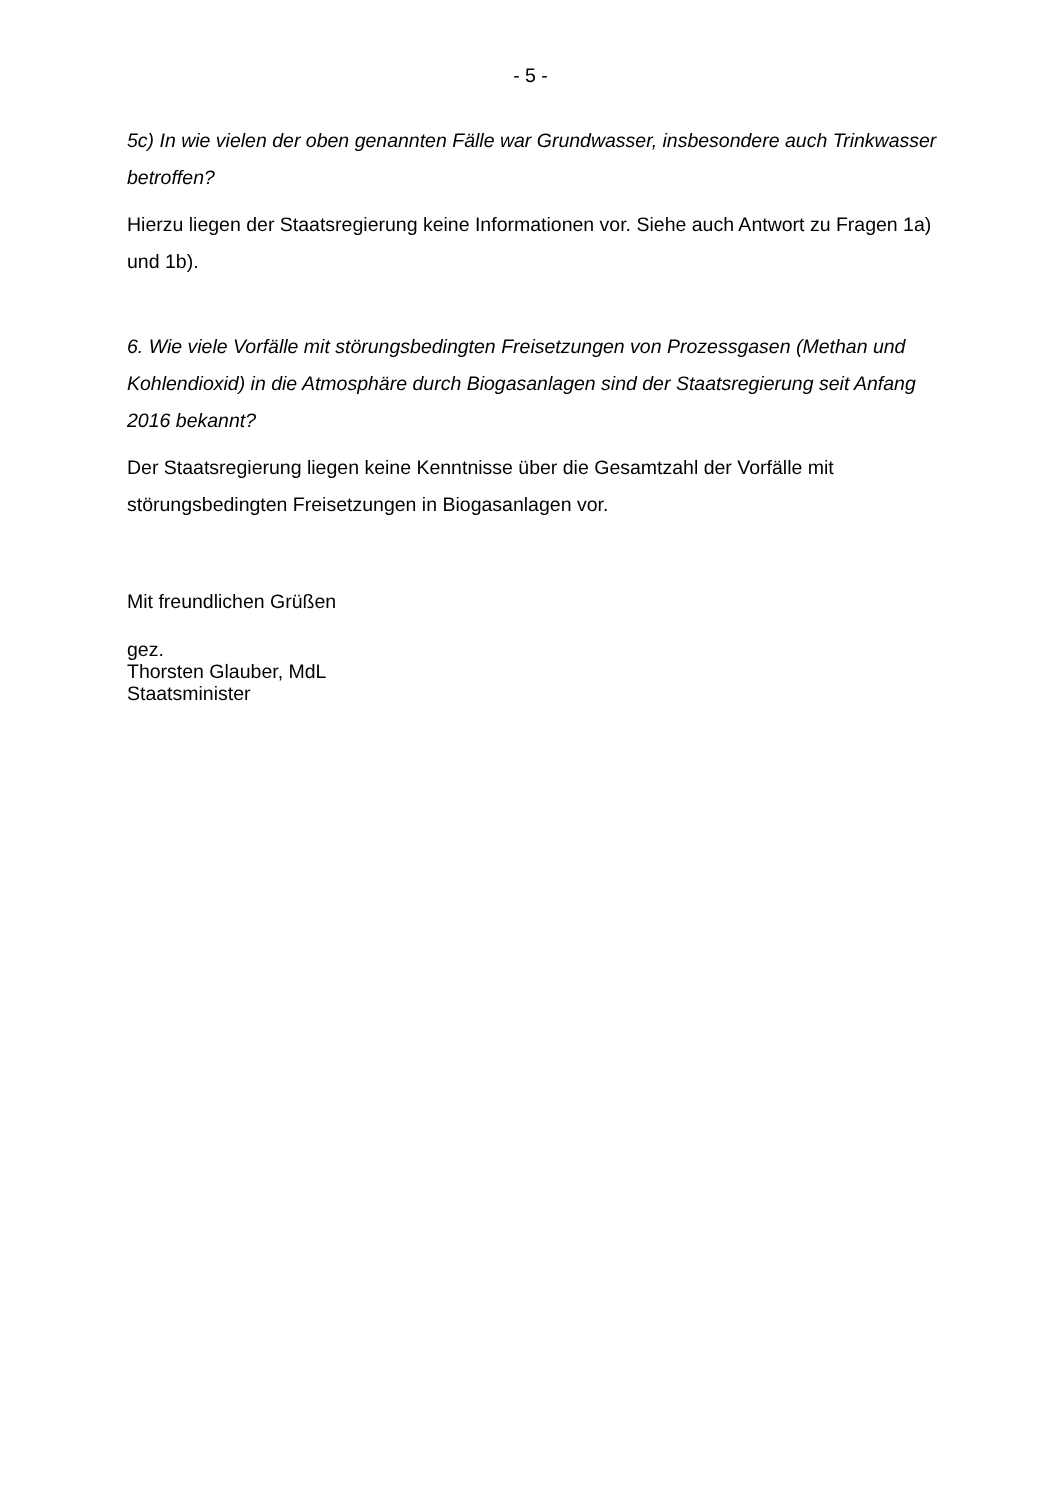- 5 -
5c) In wie vielen der oben genannten Fälle war Grundwasser, insbesondere auch Trinkwasser betroffen?
Hierzu liegen der Staatsregierung keine Informationen vor. Siehe auch Antwort zu Fragen 1a) und 1b).
6. Wie viele Vorfälle mit störungsbedingten Freisetzungen von Prozessgasen (Methan und Kohlendioxid) in die Atmosphäre durch Biogasanlagen sind der Staatsregierung seit Anfang 2016 bekannt?
Der Staatsregierung liegen keine Kenntnisse über die Gesamtzahl der Vorfälle mit störungsbedingten Freisetzungen in Biogasanlagen vor.
Mit freundlichen Grüßen
gez.
Thorsten Glauber, MdL
Staatsminister